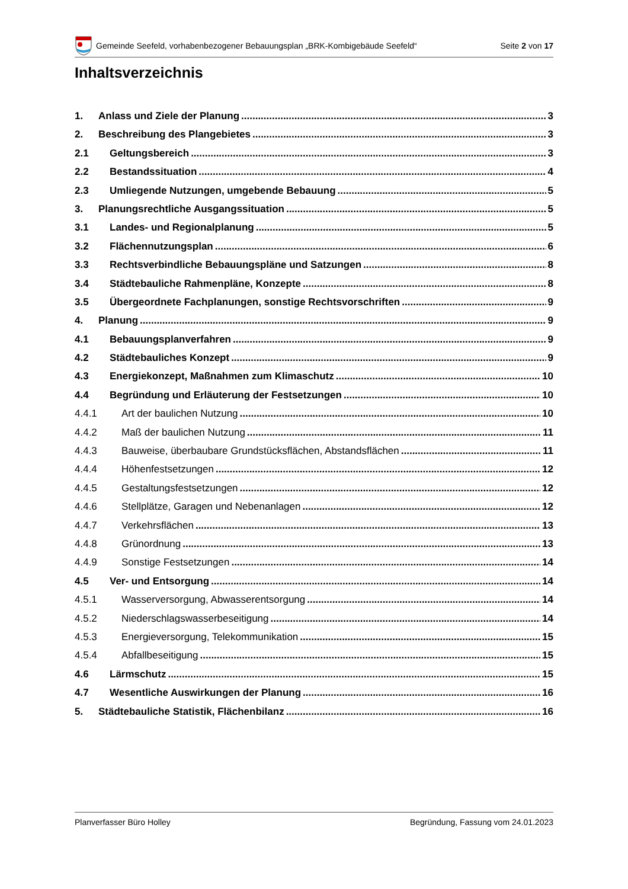Gemeinde Seefeld, vorhabenbezogener Bebauungsplan „BRK-Kombigebäude Seefeld“Seite 2 von 17
Inhaltsverzeichnis
1. Anlass und Ziele der Planung 3
2. Beschreibung des Plangebietes 3
2.1 Geltungsbereich 3
2.2 Bestandssituation 4
2.3 Umliegende Nutzungen, umgebende Bebauung 5
3. Planungsrechtliche Ausgangssituation 5
3.1 Landes- und Regionalplanung 5
3.2 Flächennutzungsplan 6
3.3 Rechtsverbindliche Bebauungspläne und Satzungen 8
3.4 Städtebauliche Rahmenpläne, Konzepte 8
3.5 Übergeordnete Fachplanungen, sonstige Rechtsvorschriften 9
4. Planung 9
4.1 Bebauungsplanverfahren 9
4.2 Städtebauliches Konzept 9
4.3 Energiekonzept, Maßnahmen zum Klimaschutz 10
4.4 Begründung und Erläuterung der Festsetzungen 10
4.4.1 Art der baulichen Nutzung 10
4.4.2 Maß der baulichen Nutzung 11
4.4.3 Bauweise, überbaubare Grundstücksflächen, Abstandsflächen 11
4.4.4 Höhenfestsetzungen 12
4.4.5 Gestaltungsfestsetzungen 12
4.4.6 Stellplätze, Garagen und Nebenanlagen 12
4.4.7 Verkehrsflächen 13
4.4.8 Grünordnung 13
4.4.9 Sonstige Festsetzungen 14
4.5 Ver- und Entsorgung 14
4.5.1 Wasserversorgung, Abwasserentsorgung 14
4.5.2 Niederschlagswasserbeseitigung 14
4.5.3 Energieversorgung, Telekommunikation 15
4.5.4 Abfallbeseitigung 15
4.6 Lärmschutz 15
4.7 Wesentliche Auswirkungen der Planung 16
5. Städtebauliche Statistik, Flächenbilanz 16
Planverfasser Büro Holley Begründung, Fassung vom 24.01.2023